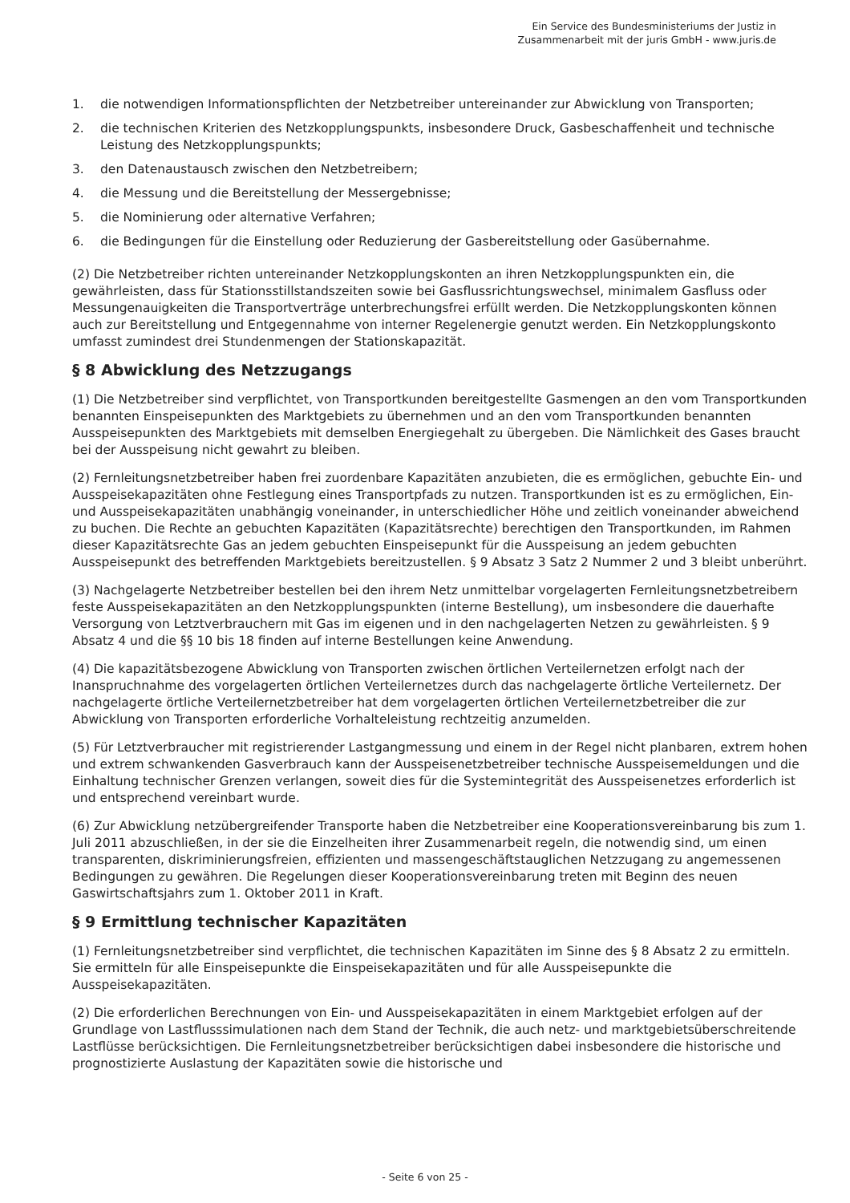Ein Service des Bundesministeriums der Justiz in
Zusammenarbeit mit der juris GmbH - www.juris.de
1. die notwendigen Informationspflichten der Netzbetreiber untereinander zur Abwicklung von Transporten;
2. die technischen Kriterien des Netzkopplungspunkts, insbesondere Druck, Gasbeschaffenheit und technische Leistung des Netzkopplungspunkts;
3. den Datenaustausch zwischen den Netzbetreibern;
4. die Messung und die Bereitstellung der Messergebnisse;
5. die Nominierung oder alternative Verfahren;
6. die Bedingungen für die Einstellung oder Reduzierung der Gasbereitstellung oder Gasübernahme.
(2) Die Netzbetreiber richten untereinander Netzkopplungskonten an ihren Netzkopplungspunkten ein, die gewährleisten, dass für Stationsstillstandszeiten sowie bei Gasflussrichtungswechsel, minimalem Gasfluss oder Messungenauigkeiten die Transportverträge unterbrechungsfrei erfüllt werden. Die Netzkopplungskonten können auch zur Bereitstellung und Entgegennahme von interner Regelenergie genutzt werden. Ein Netzkopplungskonto umfasst zumindest drei Stundenmengen der Stationskapazität.
§ 8 Abwicklung des Netzzugangs
(1) Die Netzbetreiber sind verpflichtet, von Transportkunden bereitgestellte Gasmengen an den vom Transportkunden benannten Einspeisepunkten des Marktgebiets zu übernehmen und an den vom Transportkunden benannten Ausspeisepunkten des Marktgebiets mit demselben Energiegehalt zu übergeben. Die Nämlichkeit des Gases braucht bei der Ausspeisung nicht gewahrt zu bleiben.
(2) Fernleitungsnetzbetreiber haben frei zuordenbare Kapazitäten anzubieten, die es ermöglichen, gebuchte Ein- und Ausspeisekapazitäten ohne Festlegung eines Transportpfads zu nutzen. Transportkunden ist es zu ermöglichen, Ein- und Ausspeisekapazitäten unabhängig voneinander, in unterschiedlicher Höhe und zeitlich voneinander abweichend zu buchen. Die Rechte an gebuchten Kapazitäten (Kapazitätsrechte) berechtigen den Transportkunden, im Rahmen dieser Kapazitätsrechte Gas an jedem gebuchten Einspeisepunkt für die Ausspeisung an jedem gebuchten Ausspeisepunkt des betreffenden Marktgebiets bereitzustellen. § 9 Absatz 3 Satz 2 Nummer 2 und 3 bleibt unberührt.
(3) Nachgelagerte Netzbetreiber bestellen bei den ihrem Netz unmittelbar vorgelagerten Fernleitungsnetzbetreibern feste Ausspeisekapazitäten an den Netzkopplungspunkten (interne Bestellung), um insbesondere die dauerhafte Versorgung von Letztverbrauchern mit Gas im eigenen und in den nachgelagerten Netzen zu gewährleisten. § 9 Absatz 4 und die §§ 10 bis 18 finden auf interne Bestellungen keine Anwendung.
(4) Die kapazitätsbezogene Abwicklung von Transporten zwischen örtlichen Verteilernetzen erfolgt nach der Inanspruchnahme des vorgelagerten örtlichen Verteilernetzes durch das nachgelagerte örtliche Verteilernetz. Der nachgelagerte örtliche Verteilernetzbetreiber hat dem vorgelagerten örtlichen Verteilernetzbetreiber die zur Abwicklung von Transporten erforderliche Vorhalteleistung rechtzeitig anzumelden.
(5) Für Letztverbraucher mit registrierender Lastgangmessung und einem in der Regel nicht planbaren, extrem hohen und extrem schwankenden Gasverbrauch kann der Ausspeisenetzbetreiber technische Ausspeisemeldungen und die Einhaltung technischer Grenzen verlangen, soweit dies für die Systemintegrität des Ausspeisenetzes erforderlich ist und entsprechend vereinbart wurde.
(6) Zur Abwicklung netzübergreifender Transporte haben die Netzbetreiber eine Kooperationsvereinbarung bis zum 1. Juli 2011 abzuschließen, in der sie die Einzelheiten ihrer Zusammenarbeit regeln, die notwendig sind, um einen transparenten, diskriminierungsfreien, effizienten und massengeschäftstauglichen Netzzugang zu angemessenen Bedingungen zu gewähren. Die Regelungen dieser Kooperationsvereinbarung treten mit Beginn des neuen Gaswirtschaftsjahrs zum 1. Oktober 2011 in Kraft.
§ 9 Ermittlung technischer Kapazitäten
(1) Fernleitungsnetzbetreiber sind verpflichtet, die technischen Kapazitäten im Sinne des § 8 Absatz 2 zu ermitteln. Sie ermitteln für alle Einspeisepunkte die Einspeisekapazitäten und für alle Ausspeisepunkte die Ausspeisekapazitäten.
(2) Die erforderlichen Berechnungen von Ein- und Ausspeisekapazitäten in einem Marktgebiet erfolgen auf der Grundlage von Lastflusssimulationen nach dem Stand der Technik, die auch netz- und marktgebietsüberschreitende Lastflüsse berücksichtigen. Die Fernleitungsnetzbetreiber berücksichtigen dabei insbesondere die historische und prognostizierte Auslastung der Kapazitäten sowie die historische und
- Seite 6 von 25 -